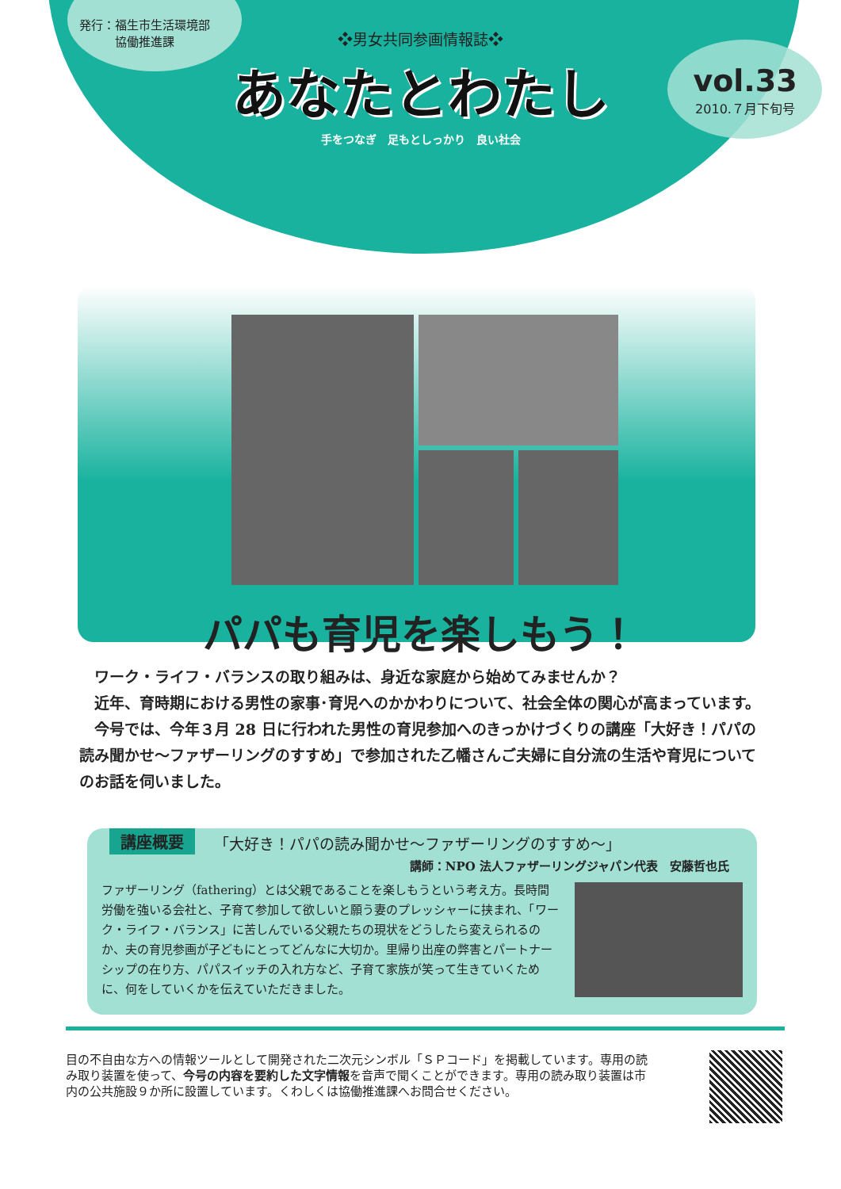発行：福生市生活環境部
　　　協働推進課
❖男女共同参画情報誌❖
あなたとわたし
手をつなぎ　足もとしっかり　良い社会
vol.33
2010.７月下旬号
パパも育児を楽しもう！
ワーク・ライフ・バランスの取り組みは、身近な家庭から始めてみませんか？
近年、育時期における男性の家事･育児へのかかわりについて、社会全体の関心が高まっています。
今号では、今年３月 28 日に行われた男性の育児参加へのきっかけづくりの講座「大好き！パパの読み聞かせ～ファザーリングのすすめ」で参加された乙幡さんご夫婦に自分流の生活や育児についてのお話を伺いました。
講座概要
「大好き！パパの読み聞かせ～ファザーリングのすすめ～」
講師：NPO 法人ファザーリングジャパン代表　安藤哲也氏
ファザーリング（fathering）とは父親であることを楽しもうという考え方。長時間労働を強いる会社と、子育て参加して欲しいと願う妻のプレッシャーに挟まれ、「ワーク・ライフ・バランス」に苦しんでいる父親たちの現状をどうしたら変えられるのか、夫の育児参画が子どもにとってどんなに大切か。里帰り出産の弊害とパートナーシップの在り方、パパスイッチの入れ方など、子育て家族が笑って生きていくために、何をしていくかを伝えていただきました。
目の不自由な方への情報ツールとして開発された二次元シンボル「ＳＰコード」を掲載しています。専用の読み取り装置を使って、今号の内容を要約した文字情報を音声で聞くことができます。専用の読み取り装置は市内の公共施設９か所に設置しています。くわしくは協働推進課へお問合せください。